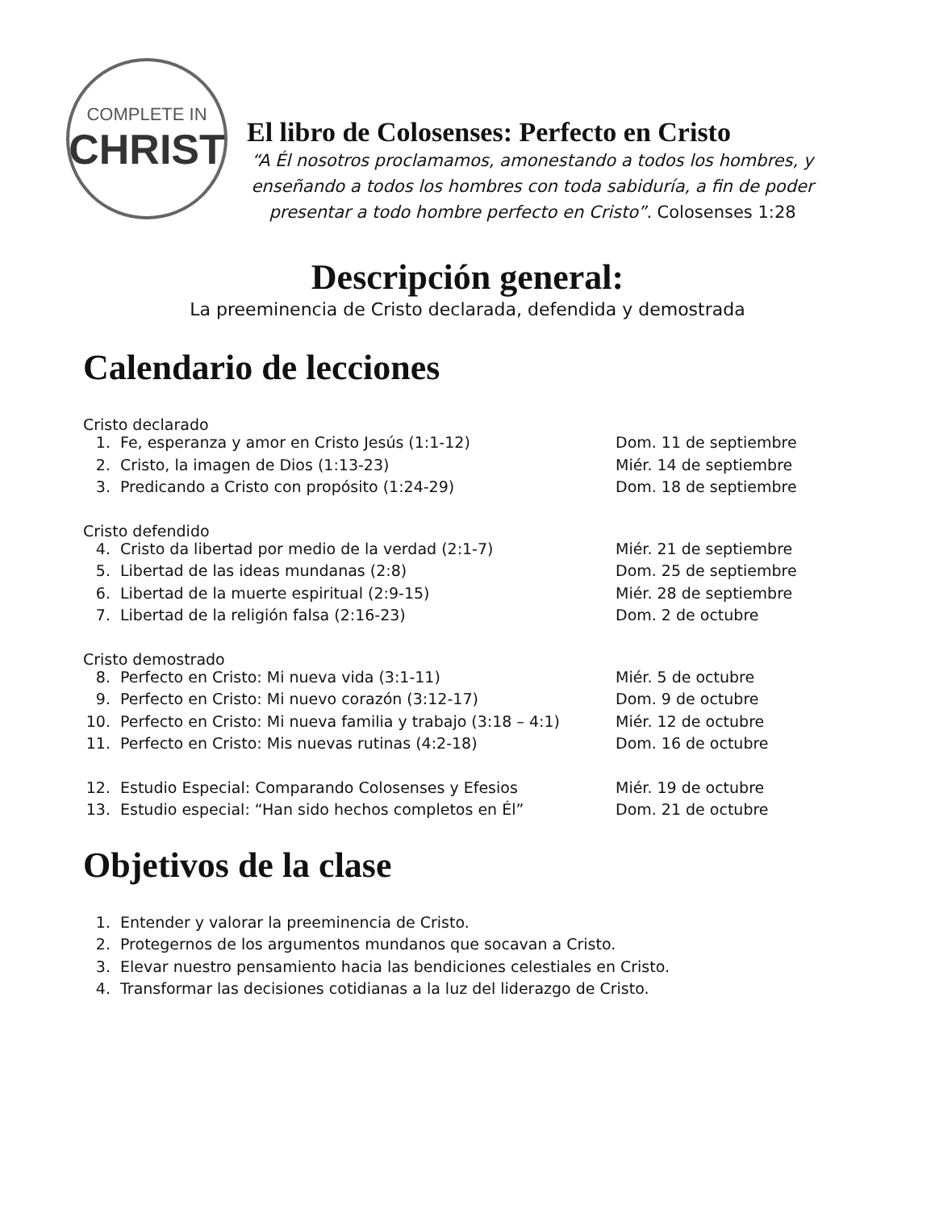COMPLETE IN
CHRIST
El libro de Colosenses: Perfecto en Cristo
“A Él nosotros proclamamos, amonestando a todos los hombres, y enseñando a todos los hombres con toda sabiduría, a fin de poder presentar a todo hombre perfecto en Cristo”. Colosenses 1:28
Descripción general:
La preeminencia de Cristo declarada, defendida y demostrada
Calendario de lecciones
Cristo declarado
1. Fe, esperanza y amor en Cristo Jesús (1:1-12) Dom. 11 de septiembre
2. Cristo, la imagen de Dios (1:13-23) Miér. 14 de septiembre
3. Predicando a Cristo con propósito (1:24-29) Dom. 18 de septiembre
Cristo defendido
4. Cristo da libertad por medio de la verdad (2:1-7) Miér. 21 de septiembre
5. Libertad de las ideas mundanas (2:8) Dom. 25 de septiembre
6. Libertad de la muerte espiritual (2:9-15) Miér. 28 de septiembre
7. Libertad de la religión falsa (2:16-23) Dom. 2 de octubre
Cristo demostrado
8. Perfecto en Cristo: Mi nueva vida (3:1-11) Miér. 5 de octubre
9. Perfecto en Cristo: Mi nuevo corazón (3:12-17) Dom. 9 de octubre
10. Perfecto en Cristo: Mi nueva familia y trabajo (3:18 – 4:1) Miér. 12 de octubre
11. Perfecto en Cristo: Mis nuevas rutinas (4:2-18) Dom. 16 de octubre
12. Estudio Especial: Comparando Colosenses y Efesios Miér. 19 de octubre
13. Estudio especial: “Han sido hechos completos en Él” Dom. 21 de octubre
Objetivos de la clase
1. Entender y valorar la preeminencia de Cristo.
2. Protegernos de los argumentos mundanos que socavan a Cristo.
3. Elevar nuestro pensamiento hacia las bendiciones celestiales en Cristo.
4. Transformar las decisiones cotidianas a la luz del liderazgo de Cristo.